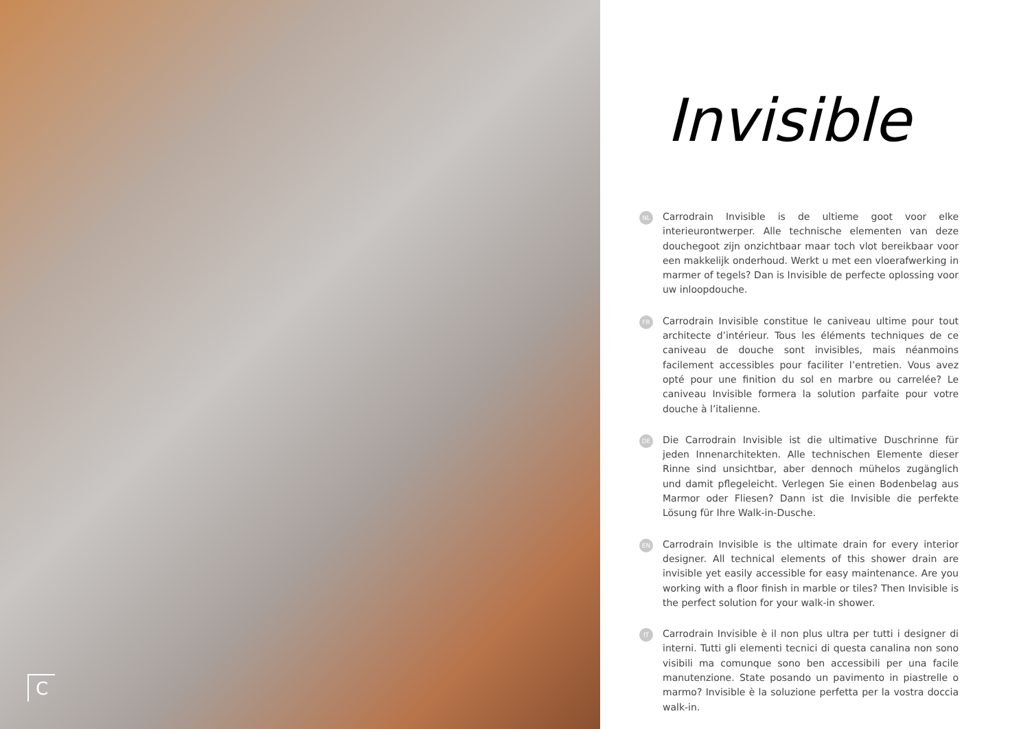C
Invisible
NL
Carrodrain Invisible is de ultieme goot voor elke interieurontwerper. Alle technische elementen van deze douchegoot zijn onzichtbaar maar toch vlot bereikbaar voor een makkelijk onderhoud. Werkt u met een vloerafwerking in marmer of tegels? Dan is Invisible de perfecte oplossing voor uw inloopdouche.
FR
Carrodrain Invisible constitue le caniveau ultime pour tout architecte d’intérieur. Tous les éléments techniques de ce caniveau de douche sont invisibles, mais néanmoins facilement accessibles pour faciliter l’entretien. Vous avez opté pour une finition du sol en marbre ou carrelée? Le caniveau Invisible formera la solution parfaite pour votre douche à l’italienne.
DE
Die Carrodrain Invisible ist die ultimative Duschrinne für jeden Innenarchitekten. Alle technischen Elemente dieser Rinne sind unsichtbar, aber dennoch mühelos zugänglich und damit pflegeleicht. Verlegen Sie einen Bodenbelag aus Marmor oder Fliesen? Dann ist die Invisible die perfekte Lösung für Ihre Walk-in-Dusche.
EN
Carrodrain Invisible is the ultimate drain for every interior designer. All technical elements of this shower drain are invisible yet easily accessible for easy maintenance. Are you working with a floor finish in marble or tiles? Then Invisible is the perfect solution for your walk-in shower.
IT
Carrodrain Invisible è il non plus ultra per tutti i designer di interni. Tutti gli elementi tecnici di questa canalina non sono visibili ma comunque sono ben accessibili per una facile manutenzione. State posando un pavimento in piastrelle o marmo? Invisible è la soluzione perfetta per la vostra doccia walk-in.